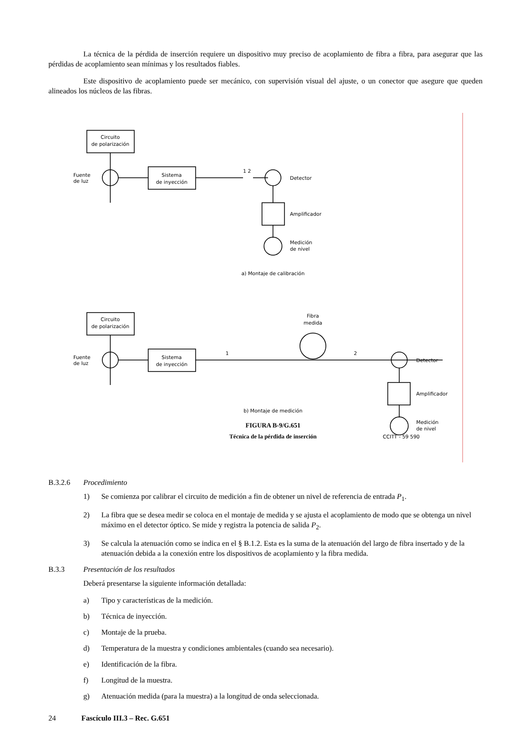La técnica de la pérdida de inserción requiere un dispositivo muy preciso de acoplamiento de fibra a fibra, para asegurar que las pérdidas de acoplamiento sean mínimas y los resultados fiables.
Este dispositivo de acoplamiento puede ser mecánico, con supervisión visual del ajuste, o un conector que asegure que queden alineados los núcleos de las fibras.
Circuito
de polarización
Fuente
de luz
Sistema
de inyección
1 2
Detector
Amplificador
Medición
de nivel
a) Montaje de calibración
Circuito
de polarización
Fuente
de luz
Sistema
de inyección
1
2
Fibra
medida
Detector
Amplificador
Medición
de nivel
b) Montaje de medición
FIGURA B-9/G.651
Técnica de la pérdida de inserción
CCITT - 59 590
B.3.2.6 Procedimiento
1) Se comienza por calibrar el circuito de medición a fin de obtener un nivel de referencia de entrada P<sub>1</sub>.
2) La fibra que se desea medir se coloca en el montaje de medida y se ajusta el acoplamiento de modo que se obtenga un nivel máximo en el detector óptico. Se mide y registra la potencia de salida P<sub>2</sub>.
3) Se calcula la atenuación como se indica en el § B.1.2. Esta es la suma de la atenuación del largo de fibra insertado y de la atenuación debida a la conexión entre los dispositivos de acoplamiento y la fibra medida.
B.3.3 Presentación de los resultados
Deberá presentarse la siguiente información detallada:
a) Tipo y características de la medición.
b) Técnica de inyección.
c) Montaje de la prueba.
d) Temperatura de la muestra y condiciones ambientales (cuando sea necesario).
e) Identificación de la fibra.
f) Longitud de la muestra.
g) Atenuación medida (para la muestra) a la longitud de onda seleccionada.
24 Fascículo III.3 – Rec. G.651